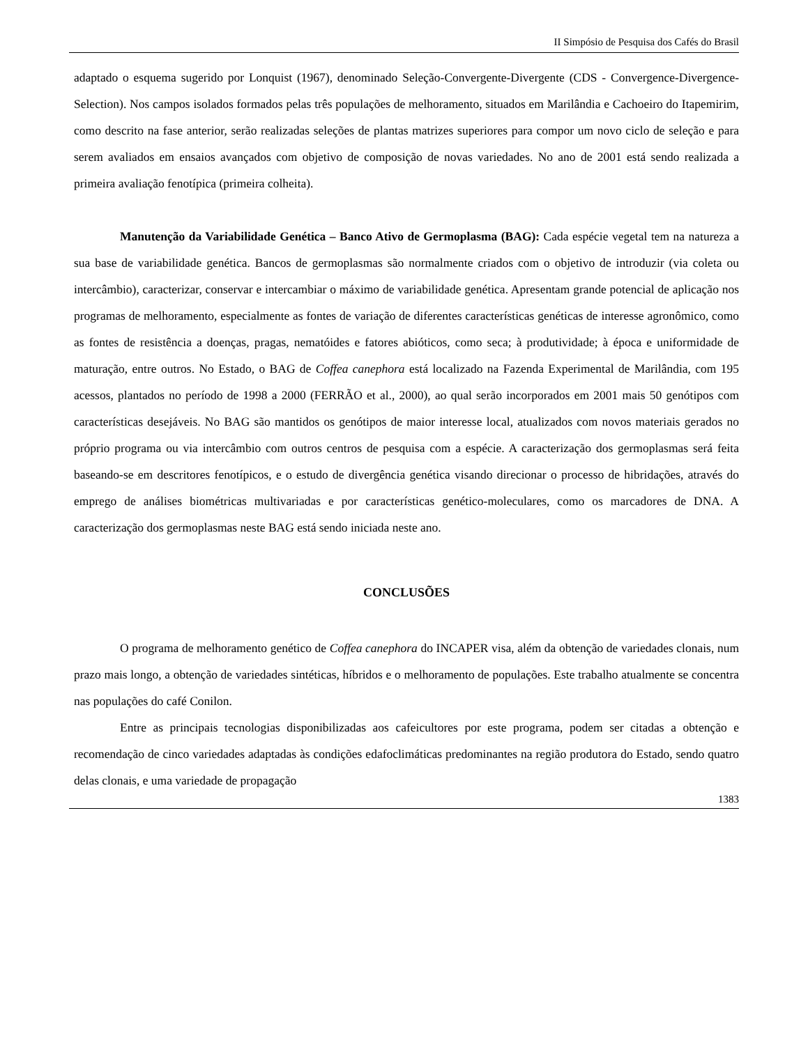II Simpósio de Pesquisa dos Cafés do Brasil
adaptado o esquema sugerido por Lonquist (1967), denominado Seleção-Convergente-Divergente (CDS - Convergence-Divergence-Selection). Nos campos isolados formados pelas três populações de melhoramento, situados em Marilândia e Cachoeiro do Itapemirim, como descrito na fase anterior, serão realizadas seleções de plantas matrizes superiores para compor um novo ciclo de seleção e para serem avaliados em ensaios avançados com objetivo de composição de novas variedades. No ano de 2001 está sendo realizada a primeira avaliação fenotípica (primeira colheita).
Manutenção da Variabilidade Genética – Banco Ativo de Germoplasma (BAG): Cada espécie vegetal tem na natureza a sua base de variabilidade genética. Bancos de germoplasmas são normalmente criados com o objetivo de introduzir (via coleta ou intercâmbio), caracterizar, conservar e intercambiar o máximo de variabilidade genética. Apresentam grande potencial de aplicação nos programas de melhoramento, especialmente as fontes de variação de diferentes características genéticas de interesse agronômico, como as fontes de resistência a doenças, pragas, nematóides e fatores abióticos, como seca; à produtividade; à época e uniformidade de maturação, entre outros. No Estado, o BAG de Coffea canephora está localizado na Fazenda Experimental de Marilândia, com 195 acessos, plantados no período de 1998 a 2000 (FERRÃO et al., 2000), ao qual serão incorporados em 2001 mais 50 genótipos com características desejáveis. No BAG são mantidos os genótipos de maior interesse local, atualizados com novos materiais gerados no próprio programa ou via intercâmbio com outros centros de pesquisa com a espécie. A caracterização dos germoplasmas será feita baseando-se em descritores fenotípicos, e o estudo de divergência genética visando direcionar o processo de hibridações, através do emprego de análises biométricas multivariadas e por características genético-moleculares, como os marcadores de DNA. A caracterização dos germoplasmas neste BAG está sendo iniciada neste ano.
CONCLUSÕES
O programa de melhoramento genético de Coffea canephora do INCAPER visa, além da obtenção de variedades clonais, num prazo mais longo, a obtenção de variedades sintéticas, híbridos e o melhoramento de populações. Este trabalho atualmente se concentra nas populações do café Conilon.
Entre as principais tecnologias disponibilizadas aos cafeicultores por este programa, podem ser citadas a obtenção e recomendação de cinco variedades adaptadas às condições edafoclimáticas predominantes na região produtora do Estado, sendo quatro delas clonais, e uma variedade de propagação
1383